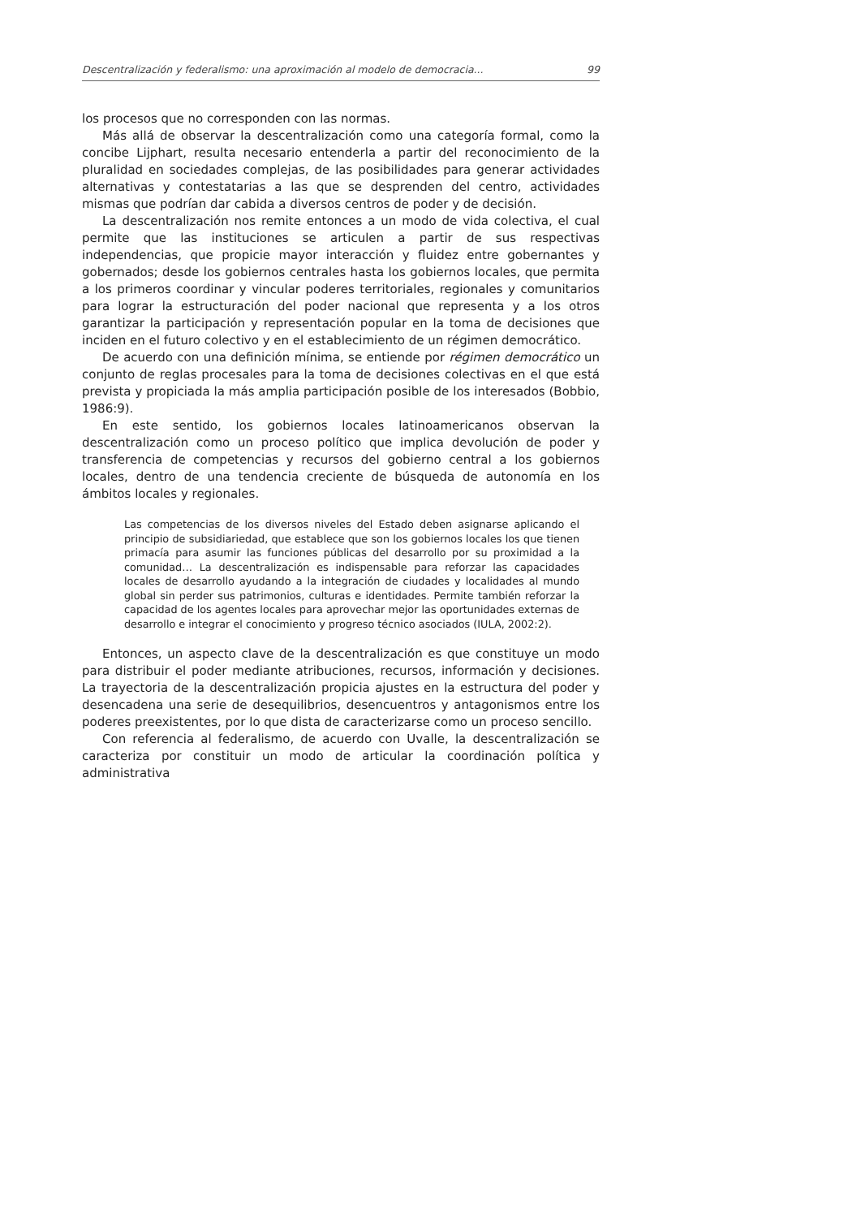Descentralización y federalismo: una aproximación al modelo de democracia... 99
los procesos que no corresponden con las normas.
Más allá de observar la descentralización como una categoría formal, como la concibe Lijphart, resulta necesario entenderla a partir del reconocimiento de la pluralidad en sociedades complejas, de las posibilidades para generar actividades alternativas y contestatarias a las que se desprenden del centro, actividades mismas que podrían dar cabida a diversos centros de poder y de decisión.
La descentralización nos remite entonces a un modo de vida colectiva, el cual permite que las instituciones se articulen a partir de sus respectivas independencias, que propicie mayor interacción y fluidez entre gobernantes y gobernados; desde los gobiernos centrales hasta los gobiernos locales, que permita a los primeros coordinar y vincular poderes territoriales, regionales y comunitarios para lograr la estructuración del poder nacional que representa y a los otros garantizar la participación y representación popular en la toma de decisiones que inciden en el futuro colectivo y en el establecimiento de un régimen democrático.
De acuerdo con una definición mínima, se entiende por régimen democrático un conjunto de reglas procesales para la toma de decisiones colectivas en el que está prevista y propiciada la más amplia participación posible de los interesados (Bobbio, 1986:9).
En este sentido, los gobiernos locales latinoamericanos observan la descentralización como un proceso político que implica devolución de poder y transferencia de competencias y recursos del gobierno central a los gobiernos locales, dentro de una tendencia creciente de búsqueda de autonomía en los ámbitos locales y regionales.
Las competencias de los diversos niveles del Estado deben asignarse aplicando el principio de subsidiariedad, que establece que son los gobiernos locales los que tienen primacía para asumir las funciones públicas del desarrollo por su proximidad a la comunidad… La descentralización es indispensable para reforzar las capacidades locales de desarrollo ayudando a la integración de ciudades y localidades al mundo global sin perder sus patrimonios, culturas e identidades. Permite también reforzar la capacidad de los agentes locales para aprovechar mejor las oportunidades externas de desarrollo e integrar el conocimiento y progreso técnico asociados (IULA, 2002:2).
Entonces, un aspecto clave de la descentralización es que constituye un modo para distribuir el poder mediante atribuciones, recursos, información y decisiones. La trayectoria de la descentralización propicia ajustes en la estructura del poder y desencadena una serie de desequilibrios, desencuentros y antagonismos entre los poderes preexistentes, por lo que dista de caracterizarse como un proceso sencillo.
Con referencia al federalismo, de acuerdo con Uvalle, la descentralización se caracteriza por constituir un modo de articular la coordinación política y administrativa